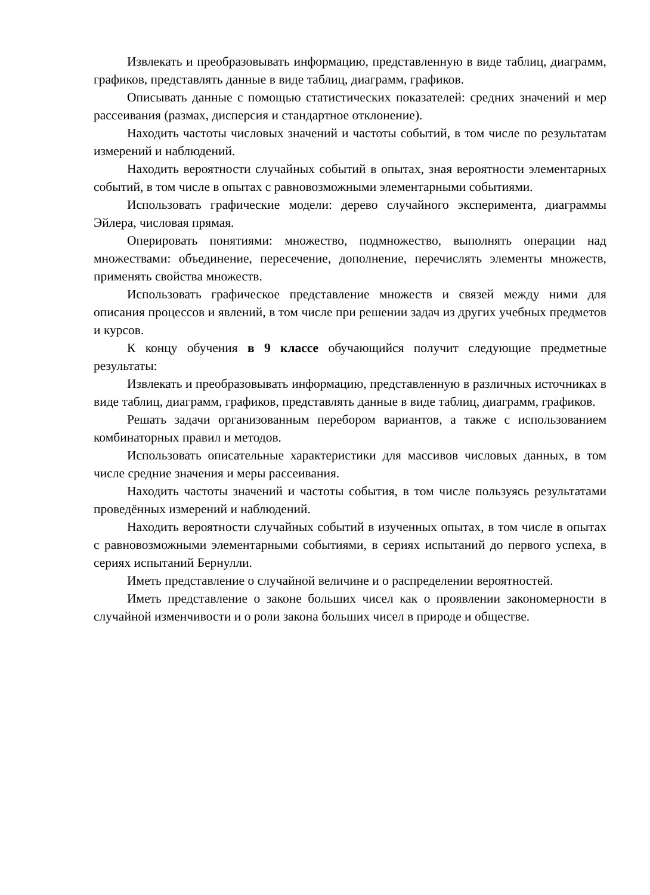Извлекать и преобразовывать информацию, представленную в виде таблиц, диаграмм, графиков, представлять данные в виде таблиц, диаграмм, графиков.
Описывать данные с помощью статистических показателей: средних значений и мер рассеивания (размах, дисперсия и стандартное отклонение).
Находить частоты числовых значений и частоты событий, в том числе по результатам измерений и наблюдений.
Находить вероятности случайных событий в опытах, зная вероятности элементарных событий, в том числе в опытах с равновозможными элементарными событиями.
Использовать графические модели: дерево случайного эксперимента, диаграммы Эйлера, числовая прямая.
Оперировать понятиями: множество, подмножество, выполнять операции над множествами: объединение, пересечение, дополнение, перечислять элементы множеств, применять свойства множеств.
Использовать графическое представление множеств и связей между ними для описания процессов и явлений, в том числе при решении задач из других учебных предметов и курсов.
К концу обучения в 9 классе обучающийся получит следующие предметные результаты:
Извлекать и преобразовывать информацию, представленную в различных источниках в виде таблиц, диаграмм, графиков, представлять данные в виде таблиц, диаграмм, графиков.
Решать задачи организованным перебором вариантов, а также с использованием комбинаторных правил и методов.
Использовать описательные характеристики для массивов числовых данных, в том числе средние значения и меры рассеивания.
Находить частоты значений и частоты события, в том числе пользуясь результатами проведённых измерений и наблюдений.
Находить вероятности случайных событий в изученных опытах, в том числе в опытах с равновозможными элементарными событиями, в сериях испытаний до первого успеха, в сериях испытаний Бернулли.
Иметь представление о случайной величине и о распределении вероятностей.
Иметь представление о законе больших чисел как о проявлении закономерности в случайной изменчивости и о роли закона больших чисел в природе и обществе.